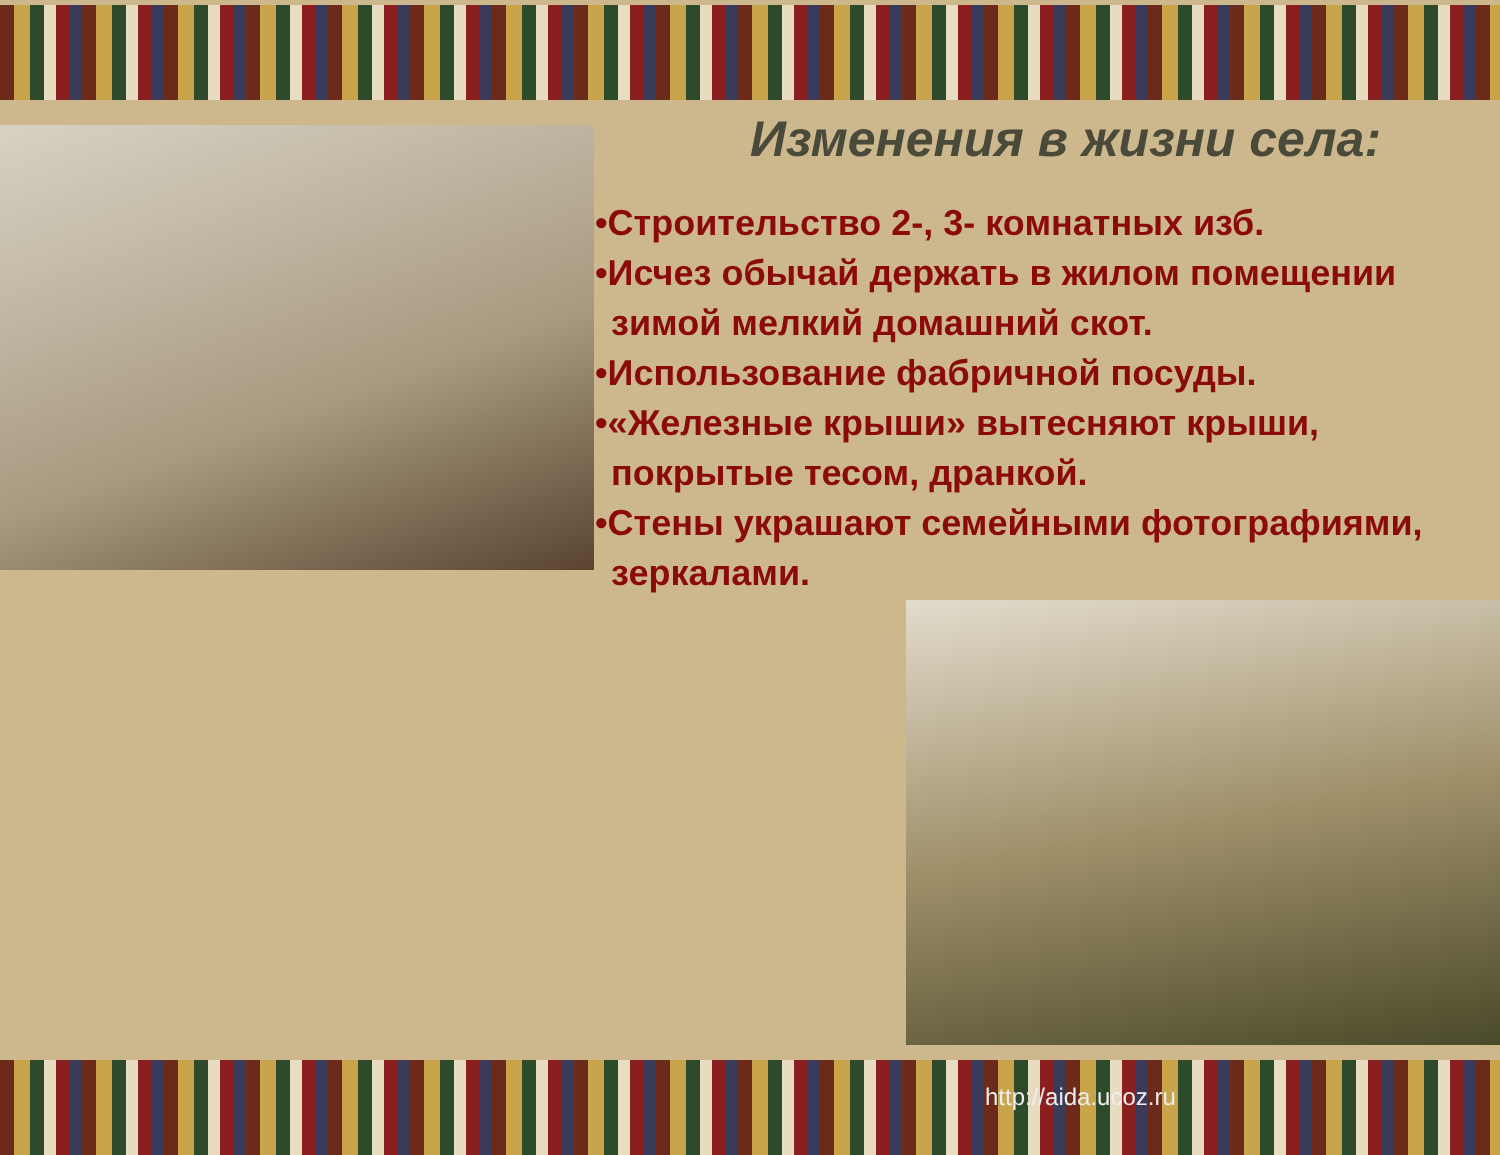Изменения в жизни села:
•Строительство 2-, 3- комнатных изб.
•Исчез обычай держать в жилом помещении зимой мелкий домашний скот.
•Использование фабричной посуды.
•«Железные крыши» вытесняют крыши, покрытые тесом, дранкой.
•Стены украшают семейными фотографиями,
зеркалами.
http://aida.ucoz.ru